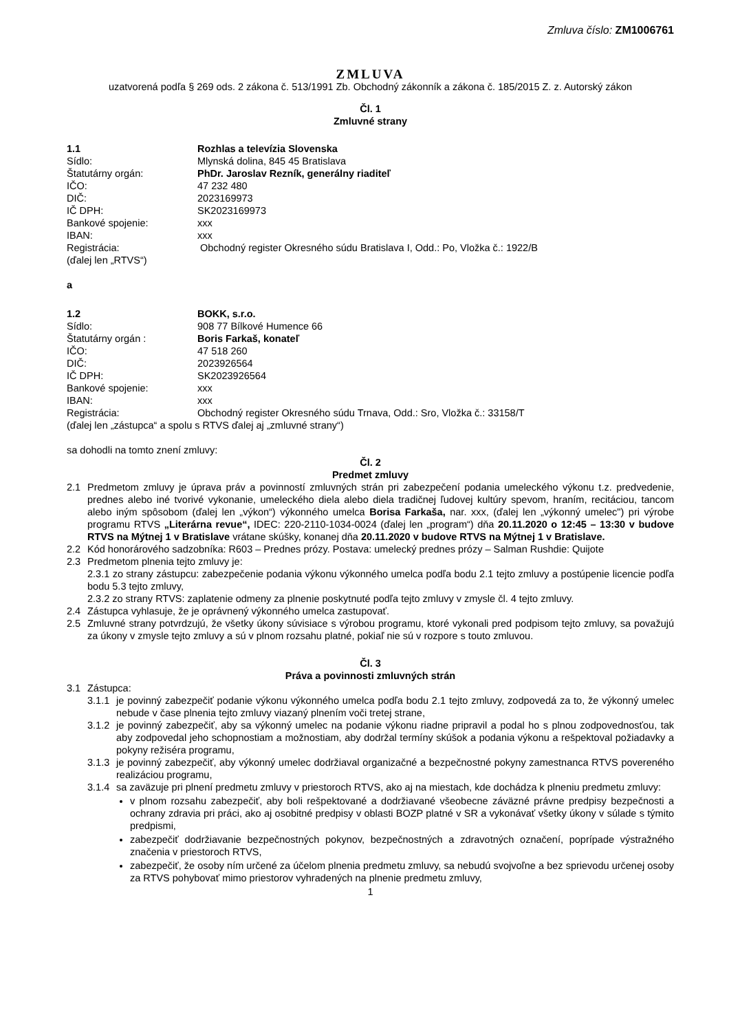Zmluva číslo: ZM1006761
ZMLUVA
uzatvorená podľa § 269 ods. 2 zákona č. 513/1991 Zb. Obchodný zákonník a zákona č. 185/2015 Z. z. Autorský zákon
Čl. 1
Zmluvné strany
1.1 Rozhlas a televízia Slovenska
Sídlo: Mlynská dolina, 845 45 Bratislava
Štatutárny orgán: PhDr. Jaroslav Rezník, generálny riaditeľ
IČO: 47 232 480
DIČ: 2023169973
IČ DPH: SK2023169973
Bankové spojenie: xxx
IBAN: xxx
Registrácia: Obchodný register Okresného súdu Bratislava I, Odd.: Po, Vložka č.: 1922/B
(ďalej len „RTVS“)
a
1.2 BOKK, s.r.o.
Sídlo: 908 77 Bílkové Humence 66
Štatutárny orgán : Boris Farkaš, konateľ
IČO: 47 518 260
DIČ: 2023926564
IČ DPH: SK2023926564
Bankové spojenie: xxx
IBAN: xxx
Registrácia: Obchodný register Okresného súdu Trnava, Odd.: Sro, Vložka č.: 33158/T
(ďalej len „zástupca“ a spolu s RTVS ďalej aj „zmluvné strany“)
sa dohodli na tomto znení zmluvy:
Čl. 2
Predmet zmluvy
2.1 Predmetom zmluvy je úprava práv a povinností zmluvných strán pri zabezpečení podania umeleckého výkonu t.z. predvedenie, prednes alebo iné tvorivé vykonanie, umeleckého diela alebo diela tradičnej ľudovej kultúry spevom, hraním, recitáciou, tancom alebo iným spôsobom (ďalej len „výkon“) výkonného umelca Borisa Farkaša, nar. xxx, (ďalej len „výkonný umelec") pri výrobe programu RTVS „Literárna revue“, IDEC: 220-2110-1034-0024 (ďalej len „program“) dňa 20.11.2020 o 12:45 – 13:30 v budove RTVS na Mýtnej 1 v Bratislave vrátane skúšky, konanej dňa 20.11.2020 v budove RTVS na Mýtnej 1 v Bratislave.
2.2 Kód honorárového sadzobníka: R603 – Prednes prózy. Postava: umelecký prednes prózy – Salman Rushdie: Quijote
2.3 Predmetom plnenia tejto zmluvy je:
2.3.1 zo strany zástupcu: zabezpečenie podania výkonu výkonného umelca podľa bodu 2.1 tejto zmluvy a postúpenie licencie podľa bodu 5.3 tejto zmluvy,
2.3.2 zo strany RTVS: zaplatenie odmeny za plnenie poskytnuté podľa tejto zmluvy v zmysle čl. 4 tejto zmluvy.
2.4 Zástupca vyhlasuje, že je oprávnený výkonného umelca zastupovať.
2.5 Zmluvné strany potvrdzujú, že všetky úkony súvisiace s výrobou programu, ktoré vykonali pred podpisom tejto zmluvy, sa považujú za úkony v zmysle tejto zmluvy a sú v plnom rozsahu platné, pokiaľ nie sú v rozpore s touto zmluvou.
Čl. 3
Práva a povinnosti zmluvných strán
3.1 Zástupca:
3.1.1 je povinný zabezpečiť podanie výkonu výkonného umelca podľa bodu 2.1 tejto zmluvy, zodpovedá za to, že výkonný umelec nebude v čase plnenia tejto zmluvy viazaný plnením voči tretej strane,
3.1.2 je povinný zabezpečiť, aby sa výkonný umelec na podanie výkonu riadne pripravil a podal ho s plnou zodpovednosťou, tak aby zodpovedal jeho schopnostiam a možnostiam, aby dodržal termíny skúšok a podania výkonu a rešpektoval požiadavky a pokyny režiséra programu,
3.1.3 je povinný zabezpečiť, aby výkonný umelec dodržiaval organizačné a bezpečnostné pokyny zamestnanca RTVS povereného realizáciou programu,
3.1.4 sa zaväzuje pri plnení predmetu zmluvy v priestoroch RTVS, ako aj na miestach, kde dochádza k plneniu predmetu zmluvy:
v plnom rozsahu zabezpečiť, aby boli rešpektované a dodržiavané všeobecne záväzné právne predpisy bezpečnosti a ochrany zdravia pri práci, ako aj osobitné predpisy v oblasti BOZP platné v SR a vykonávať všetky úkony v súlade s týmito predpismi,
zabezpečiť dodržiavanie bezpečnostných pokynov, bezpečnostných a zdravotných označení, poprípade výstražného značenia v priestoroch RTVS,
zabezpečiť, že osoby ním určené za účelom plnenia predmetu zmluvy, sa nebudú svojvoľne a bez sprievodu určenej osoby za RTVS pohybovať mimo priestorov vyhradených na plnenie predmetu zmluvy,
1